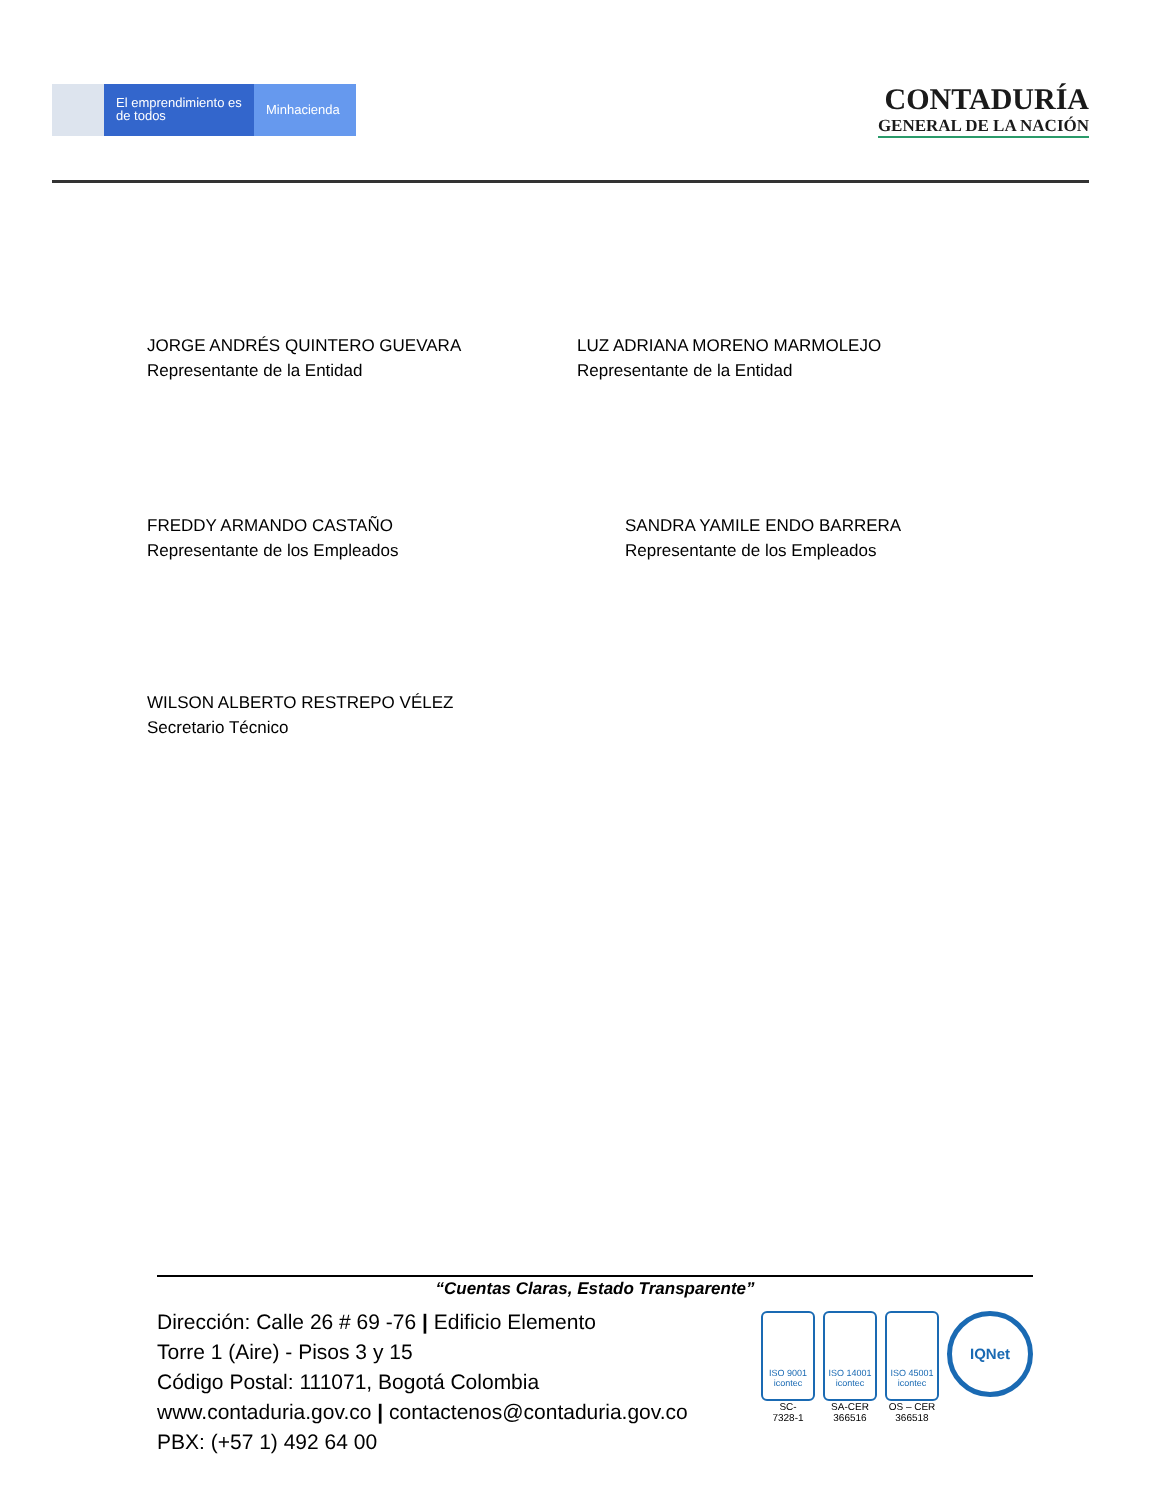El emprendimiento es de todos
Minhacienda
CONTADURÍA
GENERAL DE LA NACIÓN
JORGE ANDRÉS QUINTERO GUEVARA
Representante de la Entidad
LUZ ADRIANA MORENO MARMOLEJO
Representante de la Entidad
FREDDY ARMANDO CASTAÑO
Representante de los Empleados
SANDRA YAMILE ENDO BARRERA
Representante de los Empleados
WILSON ALBERTO RESTREPO VÉLEZ
Secretario Técnico
“Cuentas Claras, Estado Transparente”
Dirección: Calle 26 # 69 -76 | Edificio Elemento
Torre 1 (Aire) - Pisos 3 y 15
Código Postal: 111071, Bogotá Colombia
www.contaduria.gov.co | contactenos@contaduria.gov.co
PBX: (+57 1) 492 64 00
ISO 9001 icontec
SC-
7328-1
ISO 14001 icontec
SA-CER
366516
ISO 45001 icontec
OS – CER
366518
IQNet